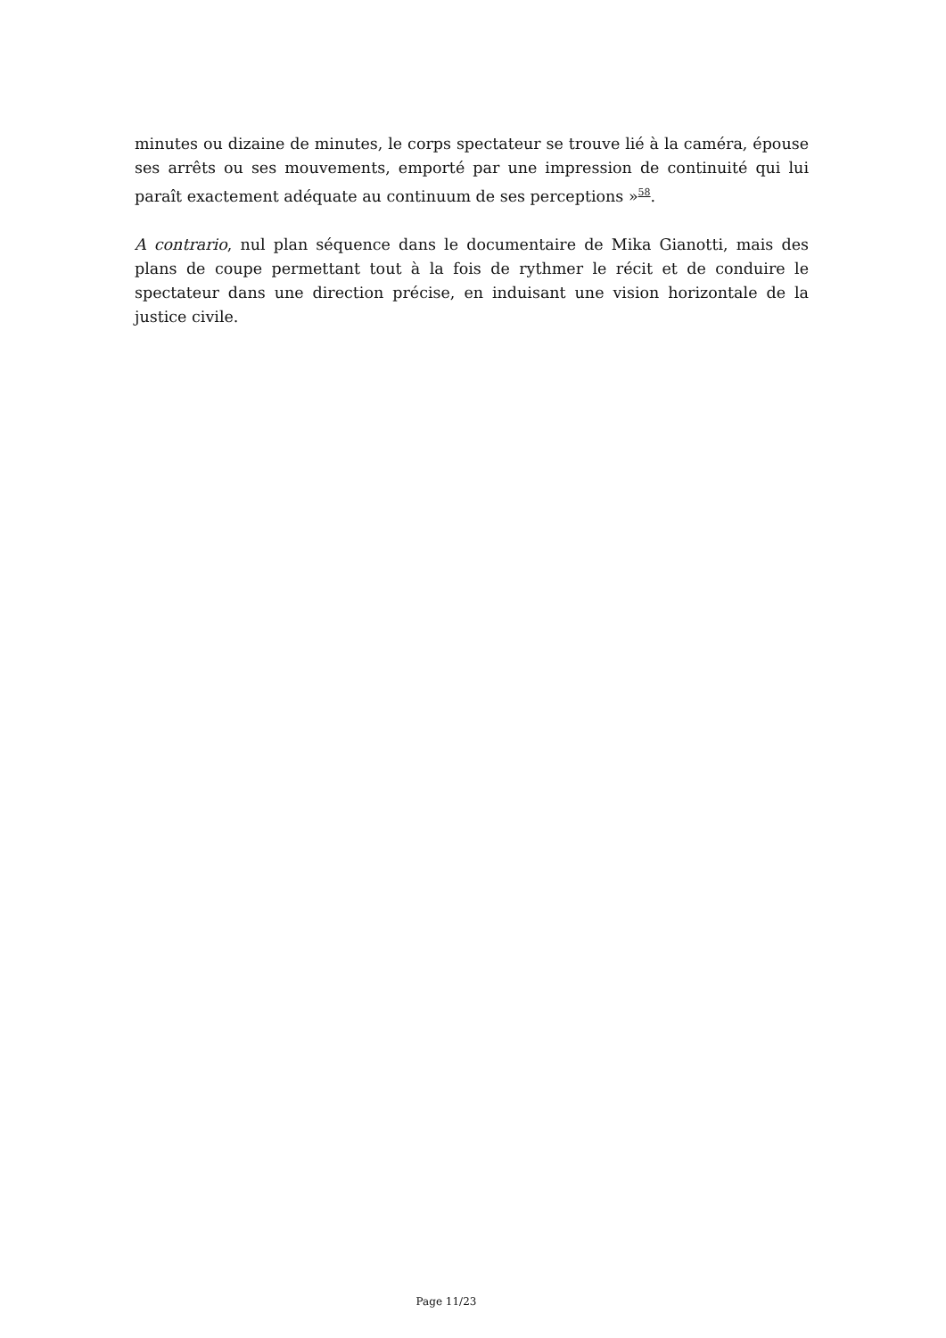minutes ou dizaine de minutes, le corps spectateur se trouve lié à la caméra, épouse ses arrêts ou ses mouvements, emporté par une impression de continuité qui lui paraît exactement adéquate au continuum de ses perceptions »<sup>58</sup>.
A contrario, nul plan séquence dans le documentaire de Mika Gianotti, mais des plans de coupe permettant tout à la fois de rythmer le récit et de conduire le spectateur dans une direction précise, en induisant une vision horizontale de la justice civile.
Page 11/23